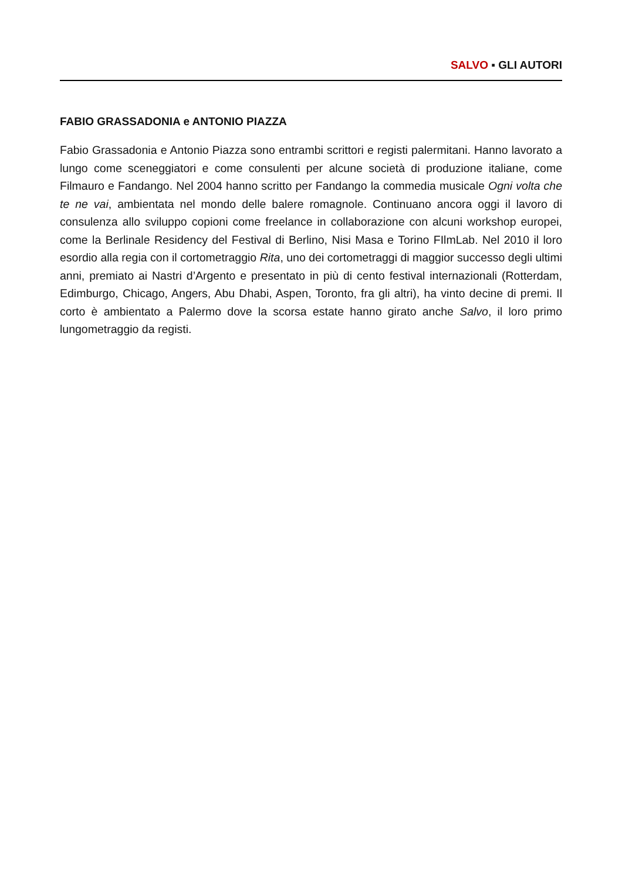SALVO ▪ GLI AUTORI
FABIO GRASSADONIA e ANTONIO PIAZZA
Fabio Grassadonia e Antonio Piazza sono entrambi scrittori e registi palermitani. Hanno lavorato a lungo come sceneggiatori e come consulenti per alcune società di produzione italiane, come Filmauro e Fandango. Nel 2004 hanno scritto per Fandango la commedia musicale Ogni volta che te ne vai, ambientata nel mondo delle balere romagnole. Continuano ancora oggi il lavoro di consulenza allo sviluppo copioni come freelance in collaborazione con alcuni workshop europei, come la Berlinale Residency del Festival di Berlino, Nisi Masa e Torino FIlmLab. Nel 2010 il loro esordio alla regia con il cortometraggio Rita, uno dei cortometraggi di maggior successo degli ultimi anni, premiato ai Nastri d’Argento e presentato in più di cento festival internazionali (Rotterdam, Edimburgo, Chicago, Angers, Abu Dhabi, Aspen, Toronto, fra gli altri), ha vinto decine di premi. Il corto è ambientato a Palermo dove la scorsa estate hanno girato anche Salvo, il loro primo lungometraggio da registi.